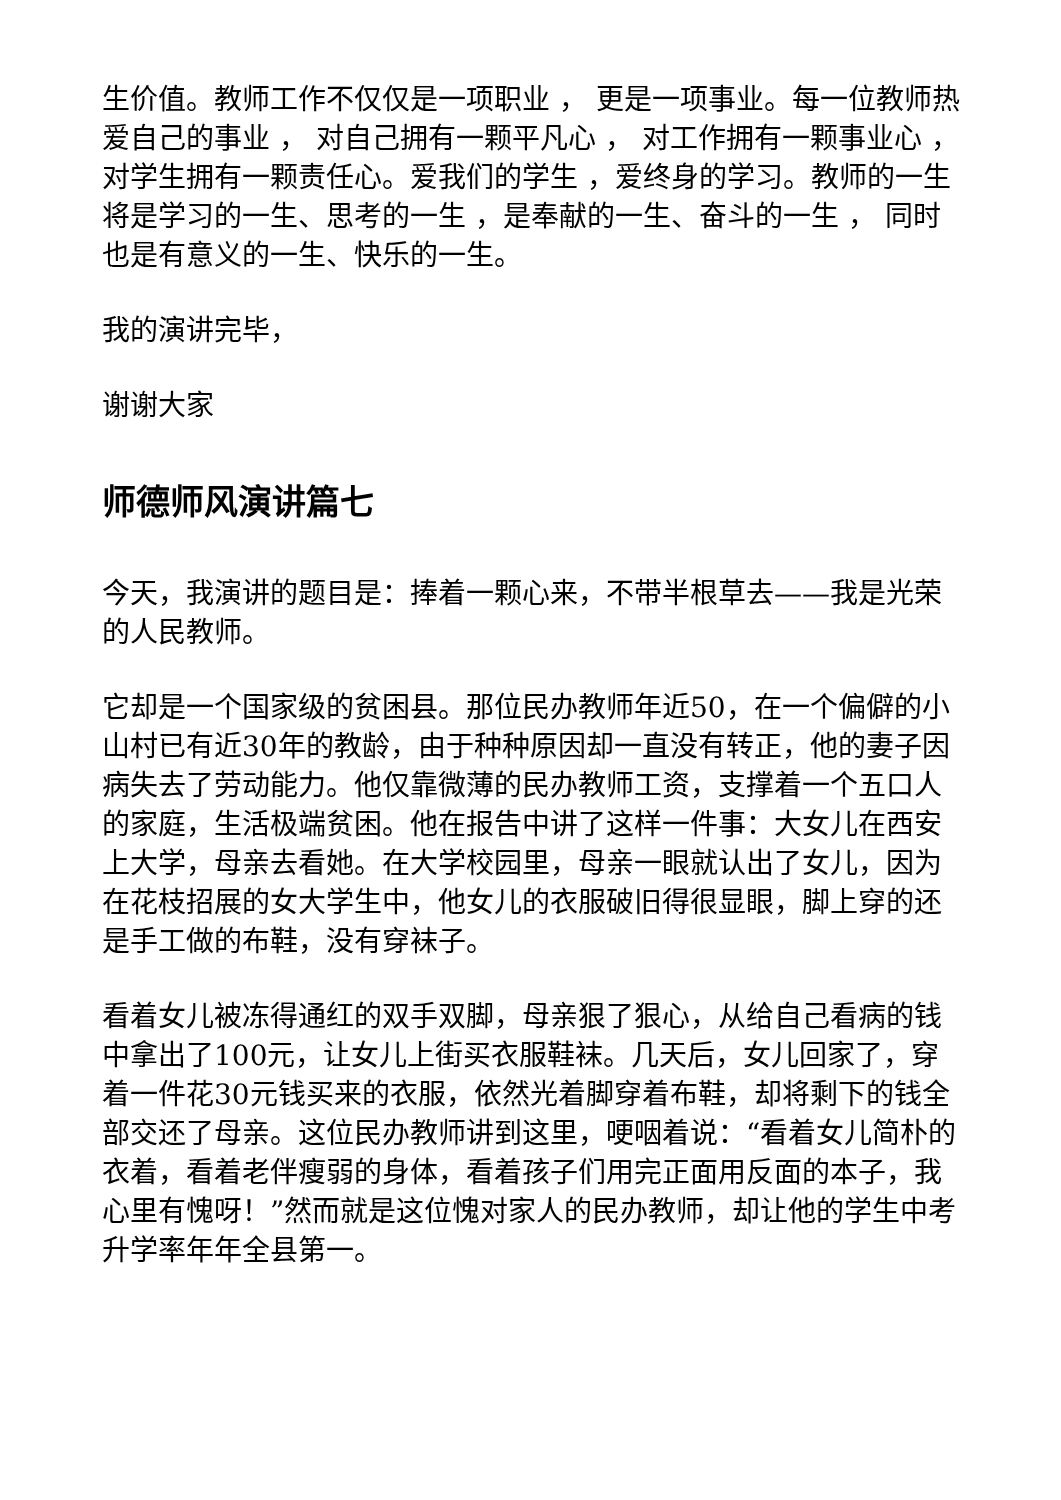生价值。教师工作不仅仅是一项职业 ， 更是一项事业。每一位教师热爱自己的事业 ， 对自己拥有一颗平凡心 ， 对工作拥有一颗事业心 ， 对学生拥有一颗责任心。爱我们的学生 ，爱终身的学习。教师的一生将是学习的一生、思考的一生 ，是奉献的一生、奋斗的一生 ， 同时也是有意义的一生、快乐的一生。
我的演讲完毕，
谢谢大家
师德师风演讲篇七
今天，我演讲的题目是：捧着一颗心来，不带半根草去——我是光荣的人民教师。
它却是一个国家级的贫困县。那位民办教师年近50，在一个偏僻的小山村已有近30年的教龄，由于种种原因却一直没有转正，他的妻子因病失去了劳动能力。他仅靠微薄的民办教师工资，支撑着一个五口人的家庭，生活极端贫困。他在报告中讲了这样一件事：大女儿在西安上大学，母亲去看她。在大学校园里，母亲一眼就认出了女儿，因为在花枝招展的女大学生中，他女儿的衣服破旧得很显眼，脚上穿的还是手工做的布鞋，没有穿袜子。
看着女儿被冻得通红的双手双脚，母亲狠了狠心，从给自己看病的钱中拿出了100元，让女儿上街买衣服鞋袜。几天后，女儿回家了，穿着一件花30元钱买来的衣服，依然光着脚穿着布鞋，却将剩下的钱全部交还了母亲。这位民办教师讲到这里，哽咽着说：“看着女儿简朴的衣着，看着老伴瘦弱的身体，看着孩子们用完正面用反面的本子，我心里有愧呀！”然而就是这位愧对家人的民办教师，却让他的学生中考升学率年年全县第一。